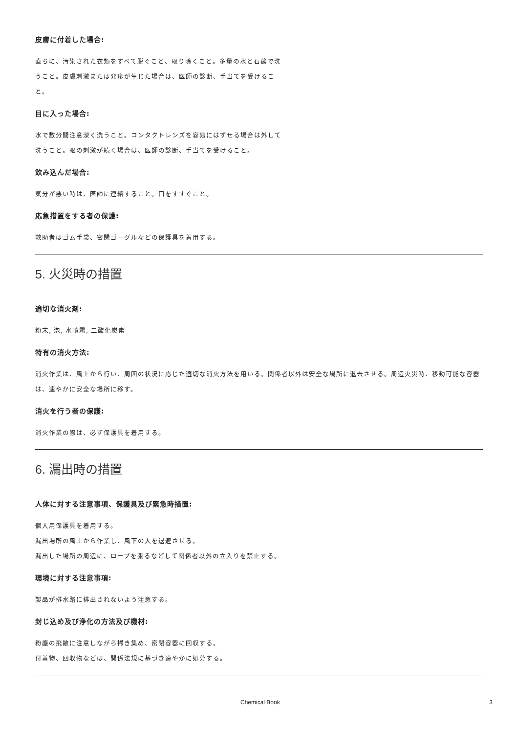皮膚に付着した場合:
直ちに、汚染された衣類をすべて脱ぐこと、取り除くこと。多量の水と石鹸で洗うこと。皮膚刺激または発疹が生じた場合は、医師の診断、手当てを受けること。
目に入った場合:
水で数分間注意深く洗うこと。コンタクトレンズを容易にはずせる場合は外して洗うこと。眼の刺激が続く場合は、医師の診断、手当てを受けること。
飲み込んだ場合:
気分が悪い時は、医師に連絡すること。口をすすぐこと。
応急措置をする者の保護:
救助者はゴム手袋、密閉ゴーグルなどの保護具を着用する。
5. 火災時の措置
適切な消火剤:
粉末, 泡, 水噴霧, 二酸化炭素
特有の消火方法:
消火作業は、風上から行い、周囲の状況に応じた適切な消火方法を用いる。関係者以外は安全な場所に退去させる。周辺火災時、移動可能な容器は、速やかに安全な場所に移す。
消火を行う者の保護:
消火作業の際は、必ず保護具を着用する。
6. 漏出時の措置
人体に対する注意事項、保護具及び緊急時措置:
個人用保護具を着用する。
漏出場所の風上から作業し、風下の人を退避させる。
漏出した場所の周辺に、ロープを張るなどして関係者以外の立入りを禁止する。
環境に対する注意事項:
製品が排水路に排出されないよう注意する。
封じ込め及び浄化の方法及び機材:
粉塵の飛散に注意しながら掃き集め、密閉容器に回収する。
付着物、回収物などは、関係法規に基づき速やかに処分する。
Chemical Book 3